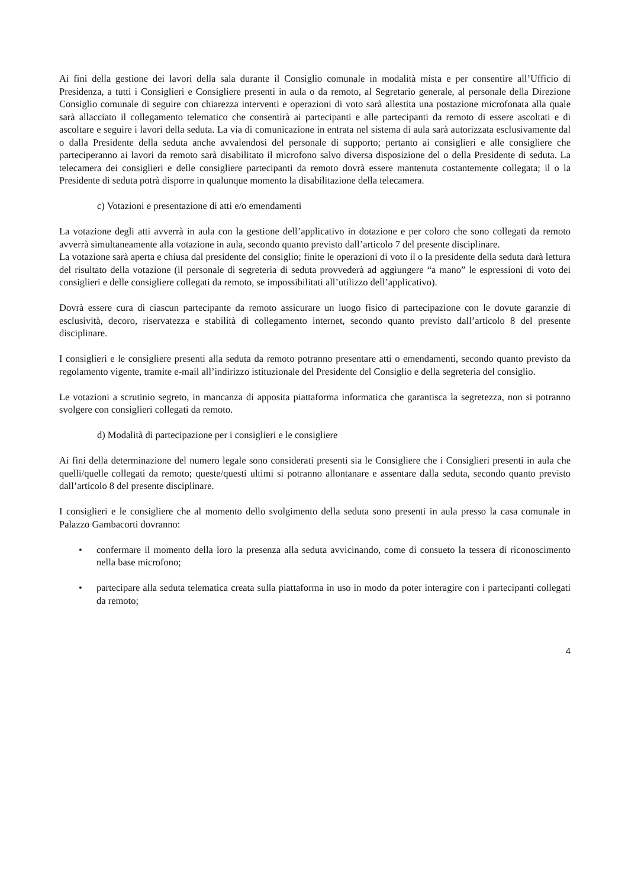Ai fini della gestione dei lavori della sala durante il Consiglio comunale in modalità mista e per consentire all’Ufficio di Presidenza, a tutti i Consiglieri e Consigliere presenti in aula o da remoto, al Segretario generale, al personale della Direzione Consiglio comunale di seguire con chiarezza interventi e operazioni di voto sarà allestita una postazione microfonata alla quale sarà allacciato il collegamento telematico che consentirà ai partecipanti e alle partecipanti da remoto di essere ascoltati e di ascoltare e seguire i lavori della seduta. La via di comunicazione in entrata nel sistema di aula sarà autorizzata esclusivamente dal o dalla Presidente della seduta anche avvalendosi del personale di supporto; pertanto ai consiglieri e alle consigliere che parteciperanno ai lavori da remoto sarà disabilitato il microfono salvo diversa disposizione del o della Presidente di seduta. La telecamera dei consiglieri e delle consigliere partecipanti da remoto dovrà essere mantenuta costantemente collegata; il o la Presidente di seduta potrà disporre in qualunque momento la disabilitazione della telecamera.
c) Votazioni e presentazione di atti e/o emendamenti
La votazione degli atti avverrà in aula con la gestione dell’applicativo in dotazione e per coloro che sono collegati da remoto avverrà simultaneamente alla votazione in aula, secondo quanto previsto dall’articolo 7 del presente disciplinare.
La votazione sarà aperta e chiusa dal presidente del consiglio; finite le operazioni di voto il o la presidente della seduta darà lettura del risultato della votazione (il personale di segreteria di seduta provvederà ad aggiungere “a mano” le espressioni di voto dei consiglieri e delle consigliere collegati da remoto, se impossibilitati all’utilizzo dell’applicativo).
Dovrà essere cura di ciascun partecipante da remoto assicurare un luogo fisico di partecipazione con le dovute garanzie di esclusività, decoro, riservatezza e stabilità di collegamento internet, secondo quanto previsto dall’articolo 8 del presente disciplinare.
I consiglieri e le consigliere presenti alla seduta da remoto potranno presentare atti o emendamenti, secondo quanto previsto da regolamento vigente, tramite e-mail all’indirizzo istituzionale del Presidente del Consiglio e della segreteria del consiglio.
Le votazioni a scrutinio segreto, in mancanza di apposita piattaforma informatica che garantisca la segretezza, non si potranno svolgere con consiglieri collegati da remoto.
d) Modalità di partecipazione per i consiglieri e le consigliere
Ai fini della determinazione del numero legale sono considerati presenti sia le Consigliere che i Consiglieri presenti in aula che quelli/quelle collegati da remoto; queste/questi ultimi si potranno allontanare e assentare dalla seduta, secondo quanto previsto dall’articolo 8 del presente disciplinare.
I consiglieri e le consigliere che al momento dello svolgimento della seduta sono presenti in aula presso la casa comunale in Palazzo Gambacorti dovranno:
• confermare il momento della loro la presenza alla seduta avvicinando, come di consueto la tessera di riconoscimento nella base microfono;
• partecipare alla seduta telematica creata sulla piattaforma in uso in modo da poter interagire con i partecipanti collegati da remoto;
4